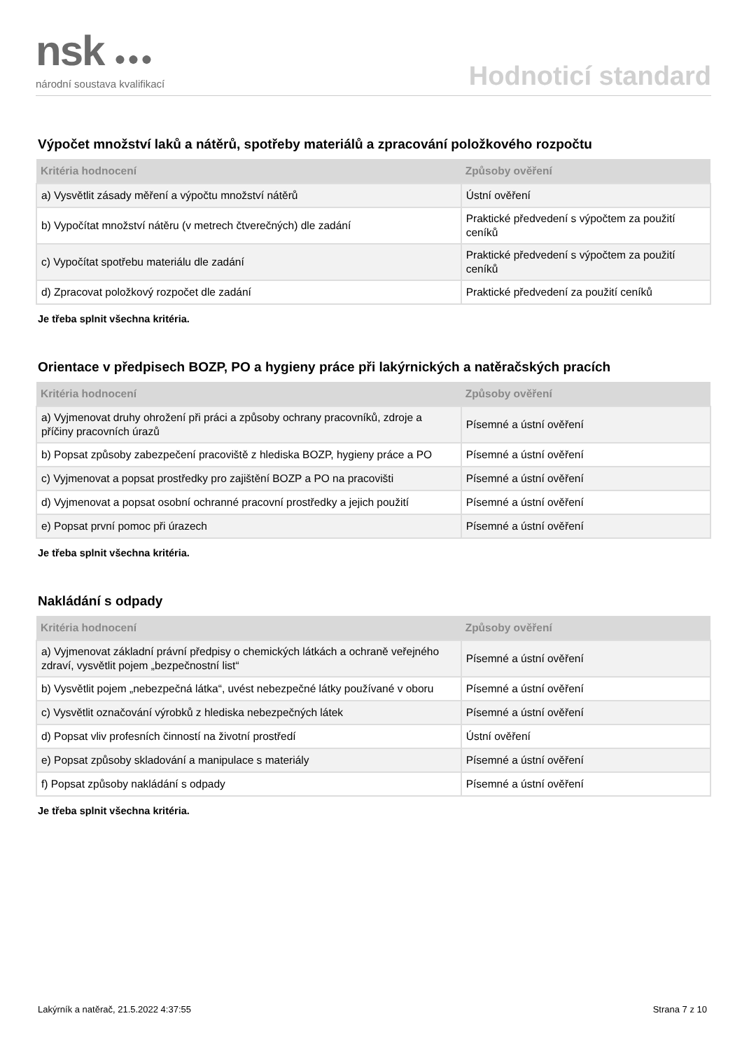nsk ●●●
národní soustava kvalifikací
Hodnoticí standard
Výpočet množství laků a nátěrů, spotřeby materiálů a zpracování položkového rozpočtu
| Kritéria hodnocení | Způsoby ověření |
| --- | --- |
| a) Vysvětlit zásady měření a výpočtu množství nátěrů | Ústní ověření |
| b) Vypočítat množství nátěru (v metrech čtverečných) dle zadání | Praktické předvedení s výpočtem za použití ceníků |
| c) Vypočítat spotřebu materiálu dle zadání | Praktické předvedení s výpočtem za použití ceníků |
| d) Zpracovat položkový rozpočet dle zadání | Praktické předvedení za použití ceníků |
Je třeba splnit všechna kritéria.
Orientace v předpisech BOZP, PO a hygieny práce při lakýrnických a natěračských pracích
| Kritéria hodnocení | Způsoby ověření |
| --- | --- |
| a) Vyjmenovat druhy ohrožení při práci a způsoby ochrany pracovníků, zdroje a příčiny pracovních úrazů | Písemné a ústní ověření |
| b) Popsat způsoby zabezpečení pracoviště z hlediska BOZP, hygieny práce a PO | Písemné a ústní ověření |
| c) Vyjmenovat a popsat prostředky pro zajištění BOZP a PO na pracovišti | Písemné a ústní ověření |
| d) Vyjmenovat a popsat osobní ochranné pracovní prostředky a jejich použití | Písemné a ústní ověření |
| e) Popsat první pomoc při úrazech | Písemné a ústní ověření |
Je třeba splnit všechna kritéria.
Nakládání s odpady
| Kritéria hodnocení | Způsoby ověření |
| --- | --- |
| a) Vyjmenovat základní právní předpisy o chemických látkách a ochraně veřejného zdraví, vysvětlit pojem „bezpečnostní list“ | Písemné a ústní ověření |
| b) Vysvětlit pojem „nebezpečná látka“, uvést nebezpečné látky používané v oboru | Písemné a ústní ověření |
| c) Vysvětlit označování výrobků z hlediska nebezpečných látek | Písemné a ústní ověření |
| d) Popsat vliv profesních činností na životní prostředí | Ústní ověření |
| e) Popsat způsoby skladování a manipulace s materiály | Písemné a ústní ověření |
| f) Popsat způsoby nakládání s odpady | Písemné a ústní ověření |
Je třeba splnit všechna kritéria.
Lakýrník a natěrač, 21.5.2022 4:37:55 Strana 7 z 10